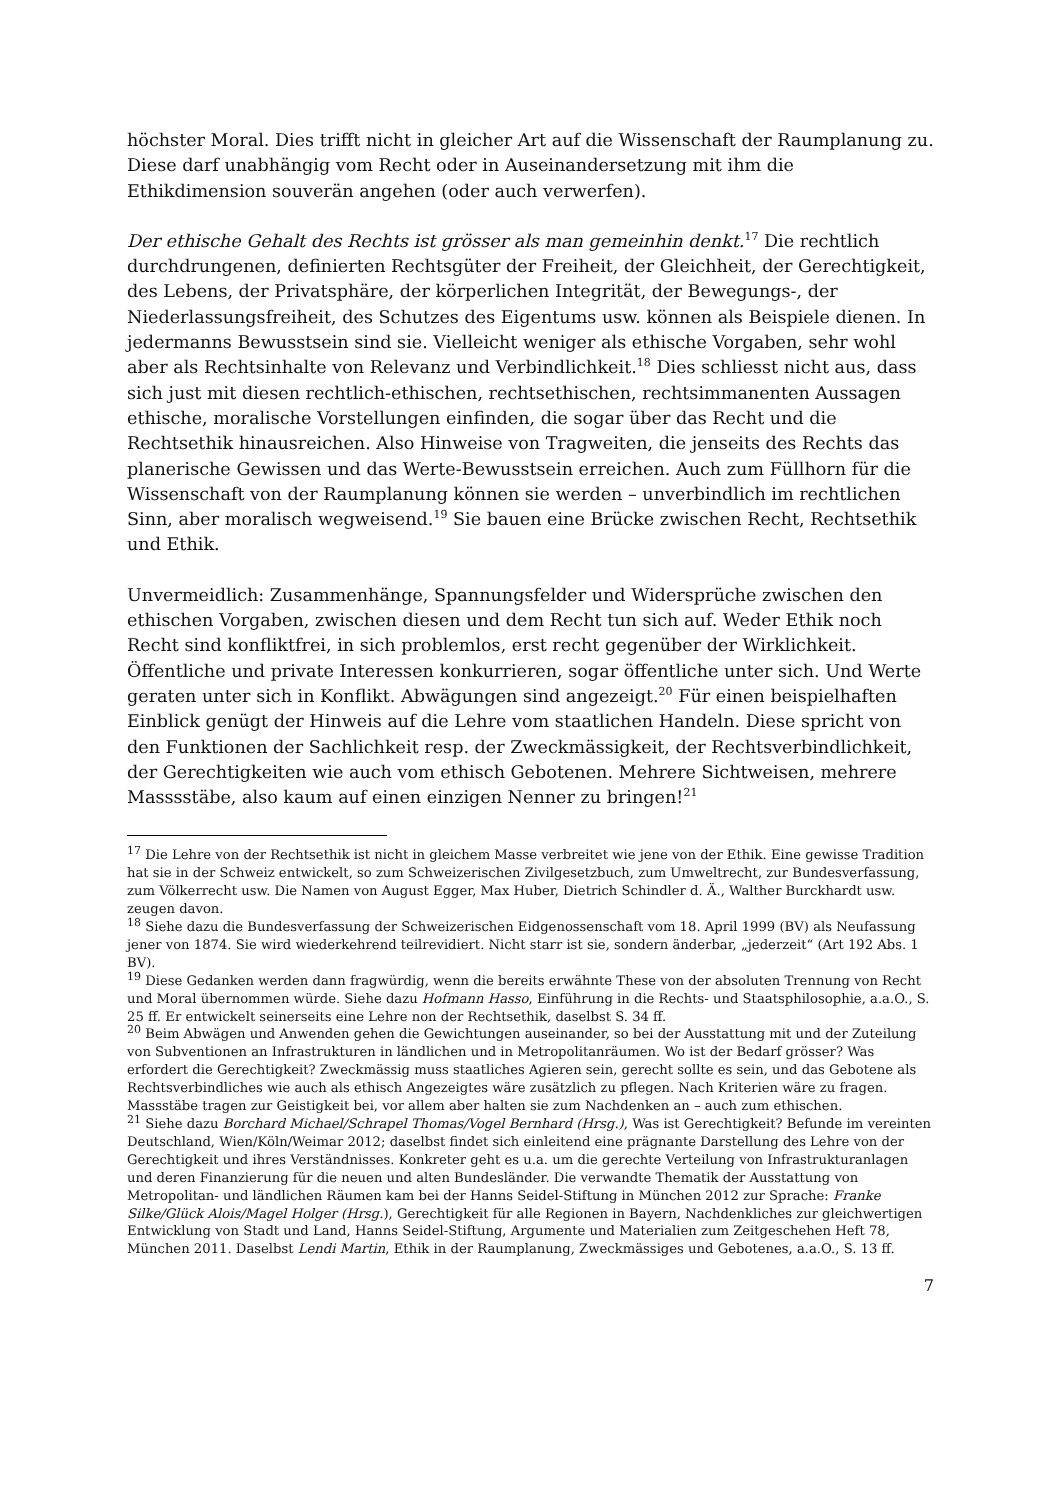höchster Moral. Dies trifft nicht in gleicher Art auf die Wissenschaft der Raumplanung zu. Diese darf unabhängig vom Recht oder in Auseinandersetzung mit ihm die Ethikdimension souverän angehen (oder auch verwerfen).
Der ethische Gehalt des Rechts ist grösser als man gemeinhin denkt.<sup>17</sup> Die rechtlich durchdrungenen, definierten Rechtsgüter der Freiheit, der Gleichheit, der Gerechtigkeit, des Lebens, der Privatsphäre, der körperlichen Integrität, der Bewegungs-, der Niederlassungsfreiheit, des Schutzes des Eigentums usw. können als Beispiele dienen. In jedermanns Bewusstsein sind sie. Vielleicht weniger als ethische Vorgaben, sehr wohl aber als Rechtsinhalte von Relevanz und Verbindlichkeit.<sup>18</sup> Dies schliesst nicht aus, dass sich just mit diesen rechtlich-ethischen, rechtsethischen, rechtsimmanenten Aussagen ethische, moralische Vorstellungen einfinden, die sogar über das Recht und die Rechtsethik hinausreichen. Also Hinweise von Tragweiten, die jenseits des Rechts das planerische Gewissen und das Werte-Bewusstsein erreichen. Auch zum Füllhorn für die Wissenschaft von der Raumplanung können sie werden – unverbindlich im rechtlichen Sinn, aber moralisch wegweisend.<sup>19</sup> Sie bauen eine Brücke zwischen Recht, Rechtsethik und Ethik.
Unvermeidlich: Zusammenhänge, Spannungsfelder und Widersprüche zwischen den ethischen Vorgaben, zwischen diesen und dem Recht tun sich auf. Weder Ethik noch Recht sind konfliktfrei, in sich problemlos, erst recht gegenüber der Wirklichkeit. Öffentliche und private Interessen konkurrieren, sogar öffentliche unter sich. Und Werte geraten unter sich in Konflikt. Abwägungen sind angezeigt.<sup>20</sup> Für einen beispielhaften Einblick genügt der Hinweis auf die Lehre vom staatlichen Handeln. Diese spricht von den Funktionen der Sachlichkeit resp. der Zweckmässigkeit, der Rechtsverbindlichkeit, der Gerechtigkeiten wie auch vom ethisch Gebotenen. Mehrere Sichtweisen, mehrere Masssstäbe, also kaum auf einen einzigen Nenner zu bringen!<sup>21</sup>
<sup>17</sup> Die Lehre von der Rechtsethik ist nicht in gleichem Masse verbreitet wie jene von der Ethik. Eine gewisse Tradition hat sie in der Schweiz entwickelt, so zum Schweizerischen Zivilgesetzbuch, zum Umweltrecht, zur Bundesverfassung, zum Völkerrecht usw. Die Namen von August Egger, Max Huber, Dietrich Schindler d. Ä., Walther Burckhardt usw. zeugen davon.
<sup>18</sup> Siehe dazu die Bundesverfassung der Schweizerischen Eidgenossenschaft vom 18. April 1999 (BV) als Neufassung jener von 1874. Sie wird wiederkehrend teilrevidiert. Nicht starr ist sie, sondern änderbar, „jederzeit“ (Art 192 Abs. 1 BV).
<sup>19</sup> Diese Gedanken werden dann fragwürdig, wenn die bereits erwähnte These von der absoluten Trennung von Recht und Moral übernommen würde. Siehe dazu Hofmann Hasso, Einführung in die Rechts- und Staatsphilosophie, a.a.O., S. 25 ff. Er entwickelt seinerseits eine Lehre non der Rechtsethik, daselbst S. 34 ff.
<sup>20</sup> Beim Abwägen und Anwenden gehen die Gewichtungen auseinander, so bei der Ausstattung mit und der Zuteilung von Subventionen an Infrastrukturen in ländlichen und in Metropolitanräumen. Wo ist der Bedarf grösser? Was erfordert die Gerechtigkeit? Zweckmässig muss staatliches Agieren sein, gerecht sollte es sein, und das Gebotene als Rechtsverbindliches wie auch als ethisch Angezeigtes wäre zusätzlich zu pflegen. Nach Kriterien wäre zu fragen. Massstäbe tragen zur Geistigkeit bei, vor allem aber halten sie zum Nachdenken an – auch zum ethischen.
<sup>21</sup> Siehe dazu Borchard Michael/Schrapel Thomas/Vogel Bernhard (Hrsg.), Was ist Gerechtigkeit? Befunde im vereinten Deutschland, Wien/Köln/Weimar 2012; daselbst findet sich einleitend eine prägnante Darstellung des Lehre von der Gerechtigkeit und ihres Verständnisses. Konkreter geht es u.a. um die gerechte Verteilung von Infrastrukturanlagen und deren Finanzierung für die neuen und alten Bundesländer. Die verwandte Thematik der Ausstattung von Metropolitan- und ländlichen Räumen kam bei der Hanns Seidel-Stiftung in München 2012 zur Sprache: Franke Silke/Glück Alois/Magel Holger (Hrsg.), Gerechtigkeit für alle Regionen in Bayern, Nachdenkliches zur gleichwertigen Entwicklung von Stadt und Land, Hanns Seidel-Stiftung, Argumente und Materialien zum Zeitgeschehen Heft 78, München 2011. Daselbst Lendi Martin, Ethik in der Raumplanung, Zweckmässiges und Gebotenes, a.a.O., S. 13 ff.
7